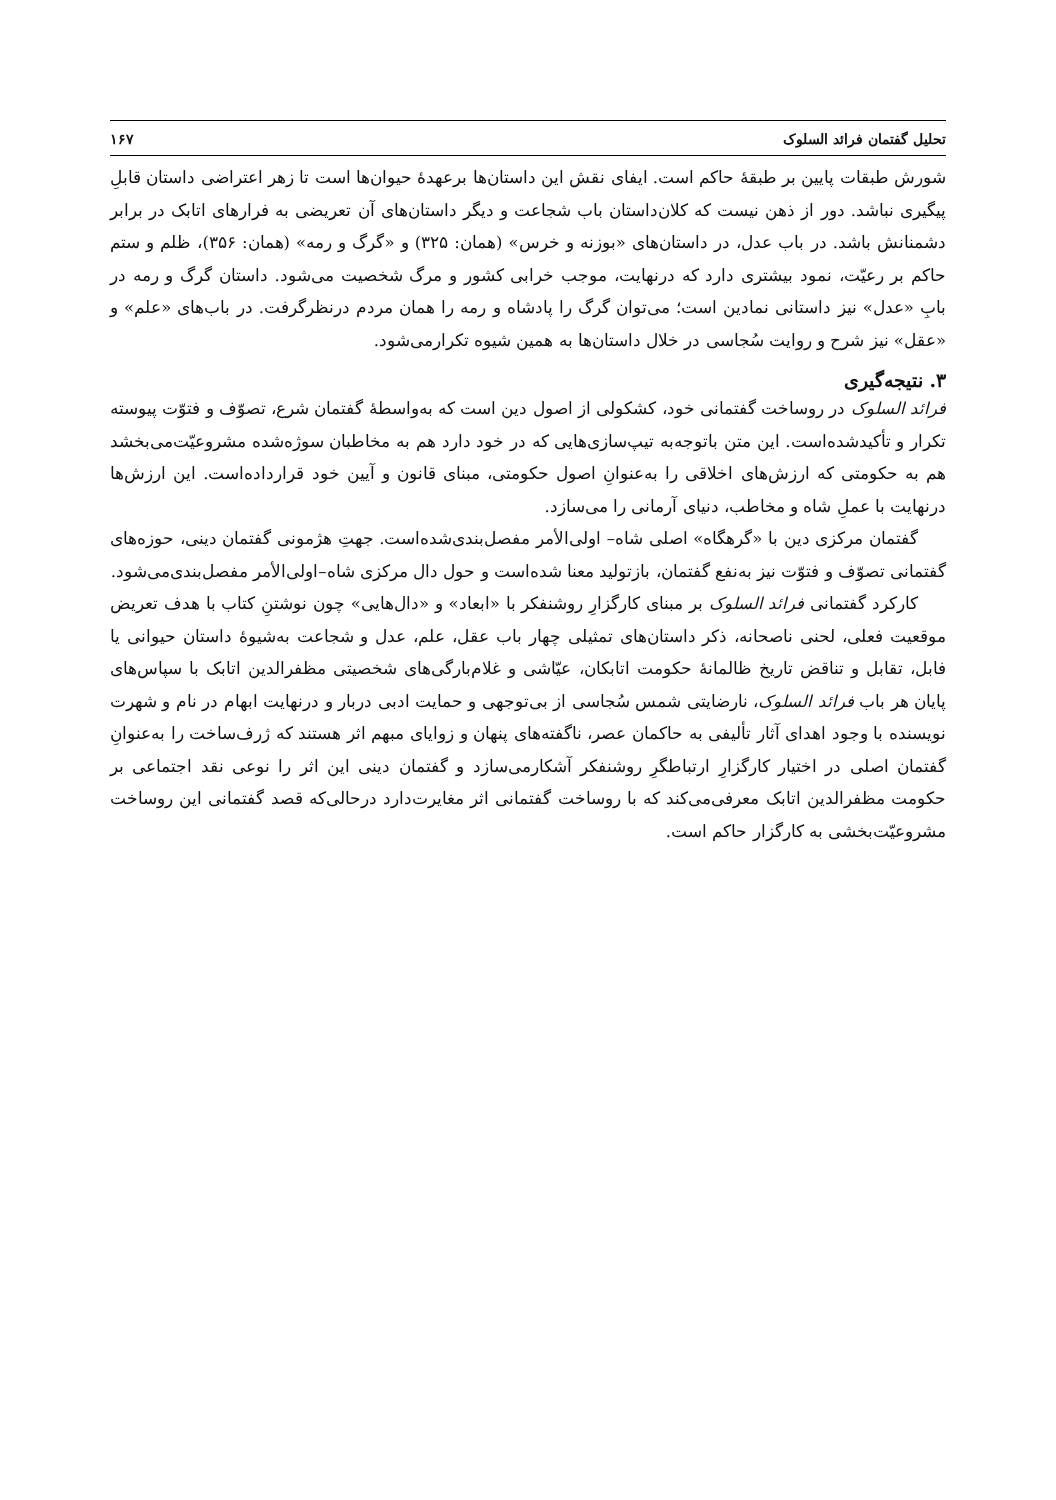تحلیل گفتمان فرائد السلوک ۱۶۷
شورش طبقات پایین بر طبقهٔ حاکم است. ایفای نقش این داستان‌ها برعهدهٔ حیوان‌ها است تا زهر اعتراضی داستان قابلِ پیگیری نباشد. دور از ذهن نیست که کلان‌داستان باب شجاعت و دیگر داستان‌های آن تعریضی به فرارهای اتابک در برابر دشمنانش باشد. در باب عدل، در داستان‌های «بوزنه و خرس» (همان: ۳۲۵) و «گرگ و رمه» (همان: ۳۵۶)، ظلم و ستم حاکم بر رعیّت، نمود بیشتری دارد که درنهایت، موجب خرابی کشور و مرگ شخصیت می‌شود. داستان گرگ و رمه در بابِ «عدل» نیز داستانی نمادین است؛ می‌توان گرگ را پادشاه و رمه را همان مردم درنظرگرفت. در باب‌های «علم» و «عقل» نیز شرح و روایت سُجاسی در خلال داستان‌ها به همین شیوه تکرارمی‌شود.
۳. نتیجه‌گیری
فرائد السلوک در روساخت گفتمانی خود، کشکولی از اصول دین است که به‌واسطهٔ گفتمان شرع، تصوّف و فتوّت پیوسته تکرار و تأکیدشده‌است. این متن باتوجه‌به تیپ‌سازی‌هایی که در خود دارد هم به مخاطبان سوژه‌شده مشروعیّت‌می‌بخشد هم به حکومتی که ارزش‌های اخلاقی را به‌عنوانِ اصول حکومتی، مبنای قانون و آیین خود قرارداده‌است. این ارزش‌ها درنهایت با عملِ شاه و مخاطب، دنیای آرمانی را می‌سازد.
گفتمان مرکزی دین با «گرهگاه» اصلی شاه– اولی‌الأمر مفصل‌بندی‌شده‌است. جهتِ هژمونی گفتمان دینی، حوزه‌های گفتمانی تصوّف و فتوّت نیز به‌نفع گفتمان، بازتولید معنا شده‌است و حول دال مرکزی شاه–اولی‌الأمر مفصل‌بندی‌می‌شود.
کارکرد گفتمانی فرائد السلوک بر مبنای کارگزارِ روشنفکر با «ابعاد» و «دال‌هایی» چون نوشتنِ کتاب با هدف تعریض موقعیت فعلی، لحنی ناصحانه، ذکر داستان‌های تمثیلی چهار باب عقل، علم، عدل و شجاعت به‌شیوهٔ داستان حیوانی یا فابل، تقابل و تناقض تاریخ ظالمانهٔ حکومت اتابکان، عیّاشی و غلام‌بارگی‌های شخصیتی مظفرالدین اتابک با سپاس‌های پایان هر باب فرائد السلوک، نارضایتی شمس سُجاسی از بی‌توجهی و حمایت ادبی دربار و درنهایت ابهام در نام و شهرت نویسنده با وجود اهدای آثار تألیفی به حاکمان عصر، ناگفته‌های پنهان و زوایای مبهم اثر هستند که ژرف‌ساخت را به‌عنوانِ گفتمان اصلی در اختیار کارگزارِ ارتباطگرِ روشنفکر آشکارمی‌سازد و گفتمان دینی این اثر را نوعی نقد اجتماعی بر حکومت مظفرالدین اتابک معرفی‌می‌کند که با روساخت گفتمانی اثر مغایرت‌دارد درحالی‌که قصد گفتمانی این روساخت مشروعیّت‌بخشی به کارگزار حاکم است.